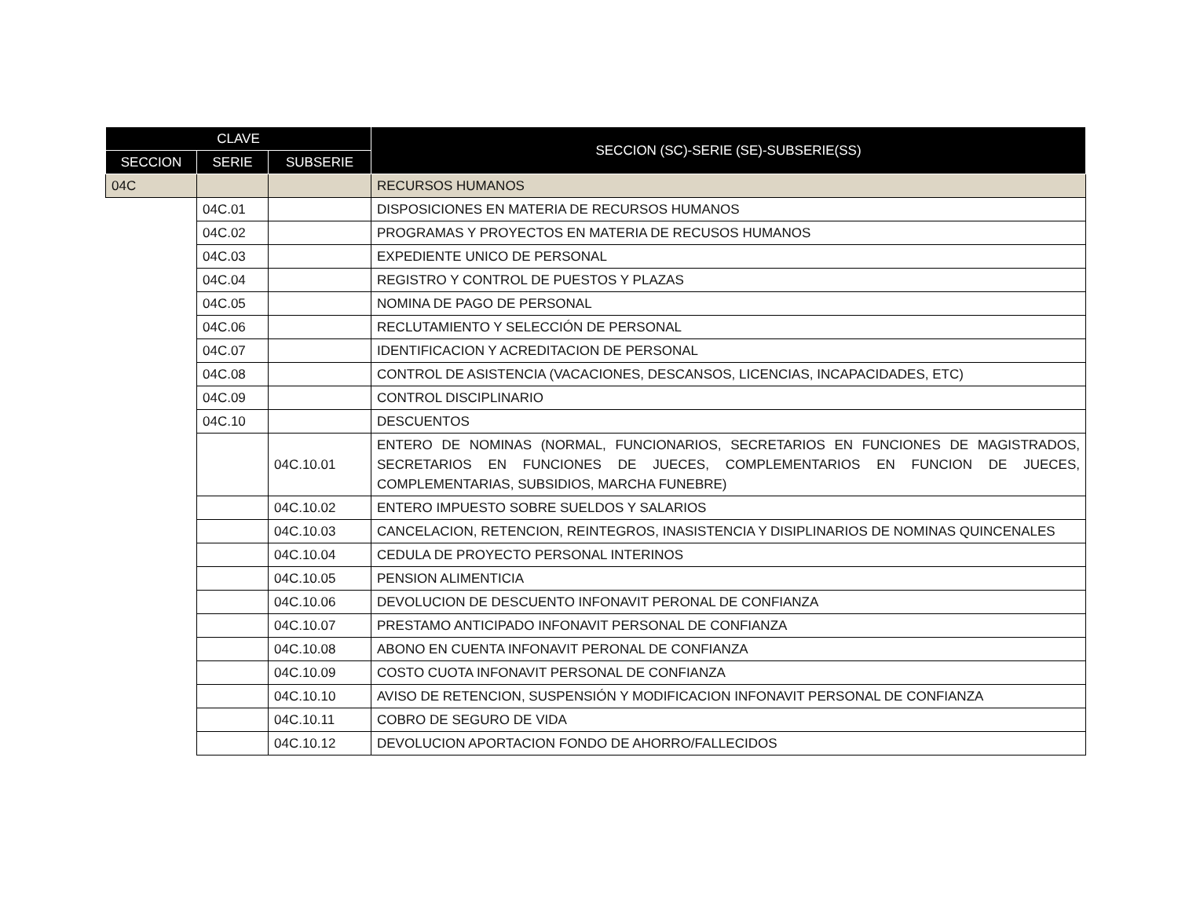| CLAVE | | | SECCION (SC)-SERIE (SE)-SUBSERIE(SS) |
| --- | --- | --- | --- |
| SECCION | SERIE | SUBSERIE | |
| 04C | | | RECURSOS HUMANOS |
| | 04C.01 | | DISPOSICIONES EN MATERIA DE RECURSOS HUMANOS |
| | 04C.02 | | PROGRAMAS Y PROYECTOS EN MATERIA DE RECUSOS HUMANOS |
| | 04C.03 | | EXPEDIENTE UNICO DE PERSONAL |
| | 04C.04 | | REGISTRO Y CONTROL DE PUESTOS Y PLAZAS |
| | 04C.05 | | NOMINA DE PAGO DE PERSONAL |
| | 04C.06 | | RECLUTAMIENTO Y SELECCIÓN DE PERSONAL |
| | 04C.07 | | IDENTIFICACION Y ACREDITACION DE PERSONAL |
| | 04C.08 | | CONTROL DE ASISTENCIA (VACACIONES, DESCANSOS, LICENCIAS, INCAPACIDADES, ETC) |
| | 04C.09 | | CONTROL DISCIPLINARIO |
| | 04C.10 | | DESCUENTOS |
| | | 04C.10.01 | ENTERO DE NOMINAS (NORMAL, FUNCIONARIOS, SECRETARIOS EN FUNCIONES DE MAGISTRADOS, SECRETARIOS EN FUNCIONES DE JUECES, COMPLEMENTARIOS EN FUNCION DE JUECES, COMPLEMENTARIAS, SUBSIDIOS, MARCHA FUNEBRE) |
| | | 04C.10.02 | ENTERO IMPUESTO SOBRE SUELDOS Y SALARIOS |
| | | 04C.10.03 | CANCELACION, RETENCION, REINTEGROS, INASISTENCIA Y DISIPLINARIOS DE NOMINAS QUINCENALES |
| | | 04C.10.04 | CEDULA DE PROYECTO PERSONAL INTERINOS |
| | | 04C.10.05 | PENSION ALIMENTICIA |
| | | 04C.10.06 | DEVOLUCION DE DESCUENTO INFONAVIT PERONAL DE CONFIANZA |
| | | 04C.10.07 | PRESTAMO ANTICIPADO INFONAVIT PERSONAL DE CONFIANZA |
| | | 04C.10.08 | ABONO EN CUENTA INFONAVIT PERONAL DE CONFIANZA |
| | | 04C.10.09 | COSTO CUOTA INFONAVIT PERSONAL DE CONFIANZA |
| | | 04C.10.10 | AVISO DE RETENCION, SUSPENSIÓN Y MODIFICACION INFONAVIT PERSONAL DE CONFIANZA |
| | | 04C.10.11 | COBRO DE SEGURO DE VIDA |
| | | 04C.10.12 | DEVOLUCION APORTACION FONDO DE AHORRO/FALLECIDOS |